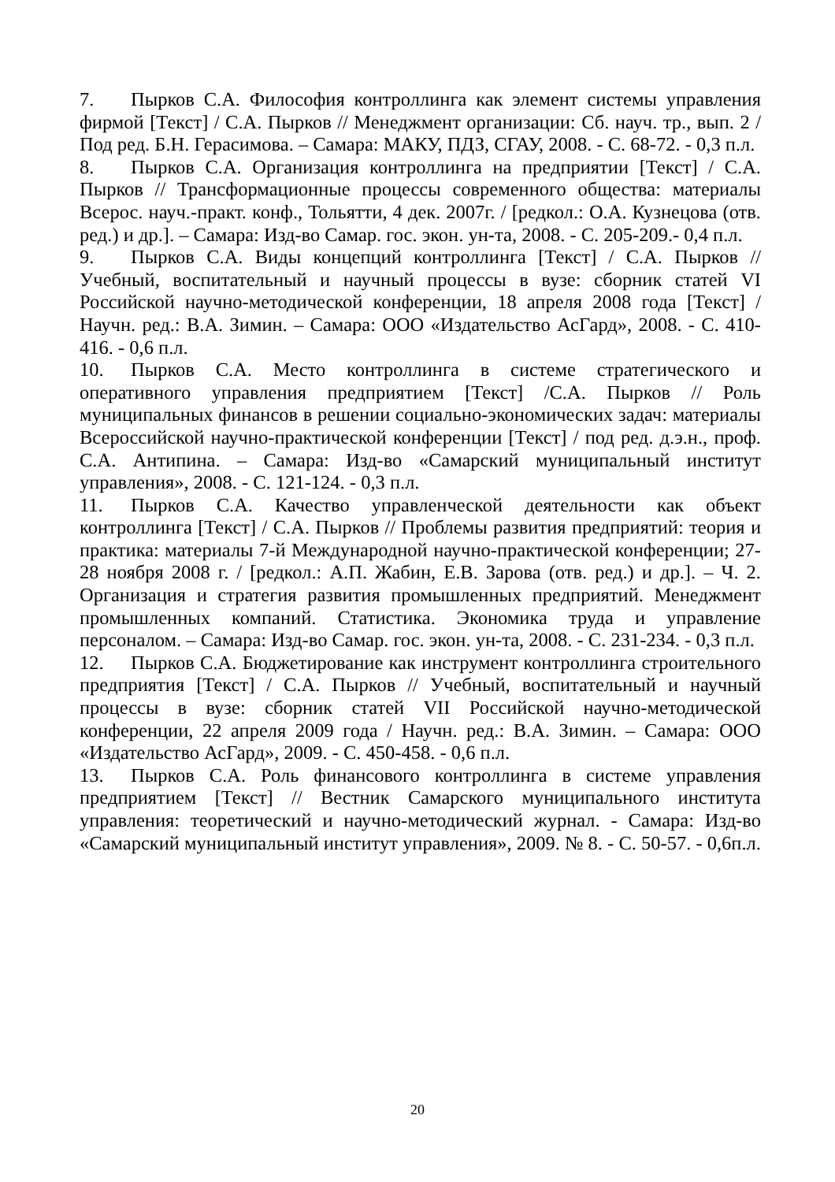7. Пырков С.А. Философия контроллинга как элемент системы управления фирмой [Текст] / С.А. Пырков // Менеджмент организации: Сб. науч. тр., вып. 2 / Под ред. Б.Н. Герасимова. – Самара: МАКУ, ПДЗ, СГАУ, 2008. - С. 68-72. - 0,3 п.л.
8. Пырков С.А. Организация контроллинга на предприятии [Текст] / С.А. Пырков // Трансформационные процессы современного общества: материалы Всерос. науч.-практ. конф., Тольятти, 4 дек. 2007г. / [редкол.: О.А. Кузнецова (отв. ред.) и др.]. – Самара: Изд-во Самар. гос. экон. ун-та, 2008. - С. 205-209.- 0,4 п.л.
9. Пырков С.А. Виды концепций контроллинга [Текст] / С.А. Пырков // Учебный, воспитательный и научный процессы в вузе: сборник статей VI Российской научно-методической конференции, 18 апреля 2008 года [Текст] / Научн. ред.: В.А. Зимин. – Самара: ООО «Издательство АсГард», 2008. - С. 410-416. - 0,6 п.л.
10. Пырков С.А. Место контроллинга в системе стратегического и оперативного управления предприятием [Текст] /С.А. Пырков // Роль муниципальных финансов в решении социально-экономических задач: материалы Всероссийской научно-практической конференции [Текст] / под ред. д.э.н., проф. С.А. Антипина. – Самара: Изд-во «Самарский муниципальный институт управления», 2008. - С. 121-124. - 0,3 п.л.
11. Пырков С.А. Качество управленческой деятельности как объект контроллинга [Текст] / С.А. Пырков // Проблемы развития предприятий: теория и практика: материалы 7-й Международной научно-практической конференции; 27-28 ноября 2008 г. / [редкол.: А.П. Жабин, Е.В. Зарова (отв. ред.) и др.]. – Ч. 2. Организация и стратегия развития промышленных предприятий. Менеджмент промышленных компаний. Статистика. Экономика труда и управление персоналом. – Самара: Изд-во Самар. гос. экон. ун-та, 2008. - С. 231-234. - 0,3 п.л.
12. Пырков С.А. Бюджетирование как инструмент контроллинга строительного предприятия [Текст] / С.А. Пырков // Учебный, воспитательный и научный процессы в вузе: сборник статей VII Российской научно-методической конференции, 22 апреля 2009 года / Научн. ред.: В.А. Зимин. – Самара: ООО «Издательство АсГард», 2009. - С. 450-458. - 0,6 п.л.
13. Пырков С.А. Роль финансового контроллинга в системе управления предприятием [Текст] // Вестник Самарского муниципального института управления: теоретический и научно-методический журнал. - Самара: Изд-во «Самарский муниципальный институт управления», 2009. № 8. - С. 50-57. - 0,6п.л.
20